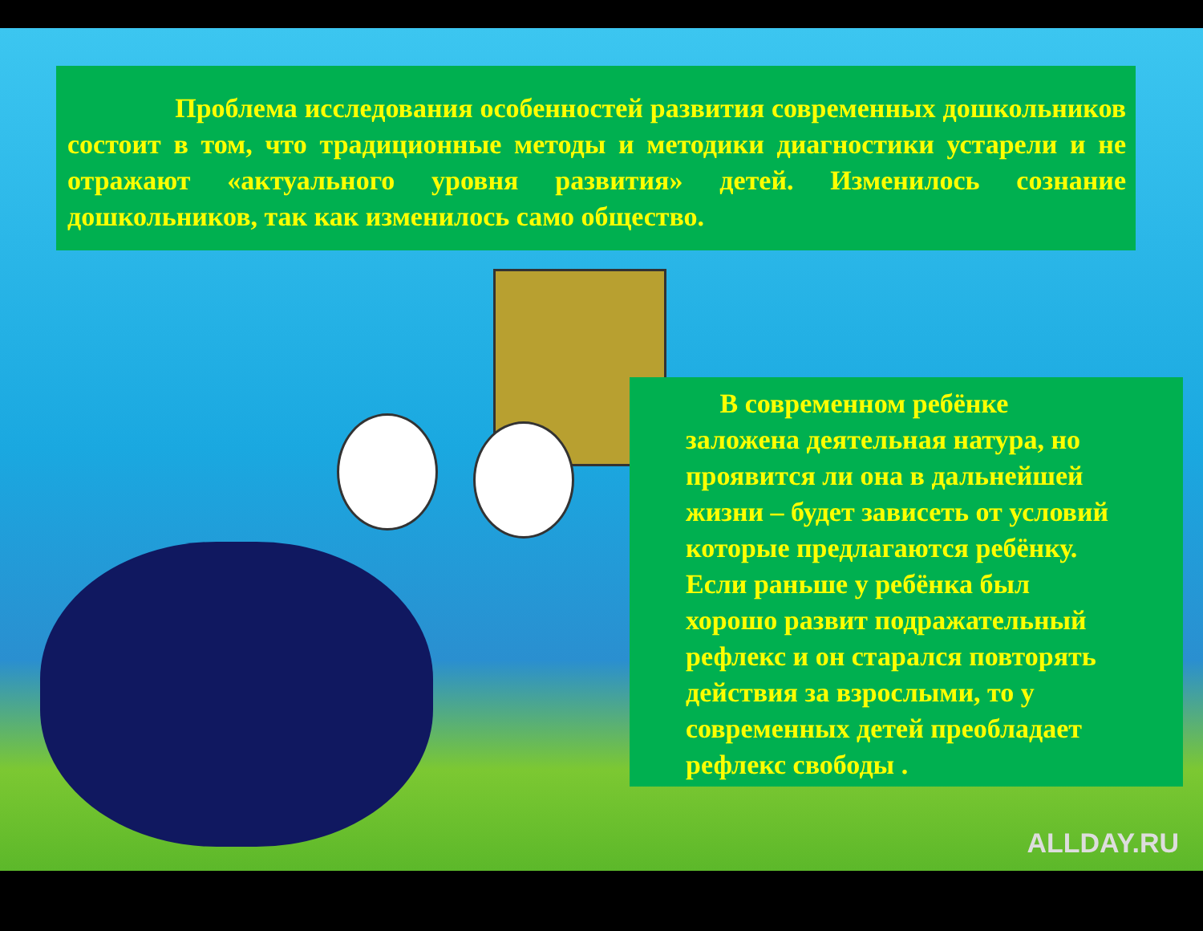Проблема исследования особенностей развития современных дошкольников состоит в том, что традиционные методы и методики диагностики устарели и не отражают «актуального уровня развития» детей. Изменилось сознание дошкольников, так как изменилось само общество.
В современном ребёнке
заложена деятельная натура, но
проявится ли она в дальнейшей
жизни – будет зависеть от условий
которые предлагаются ребёнку.
Если раньше у ребёнка был
хорошо развит подражательный
рефлекс и он старался повторять
действия за взрослыми, то у
современных детей преобладает
рефлекс свободы .
ALLDAY.RU